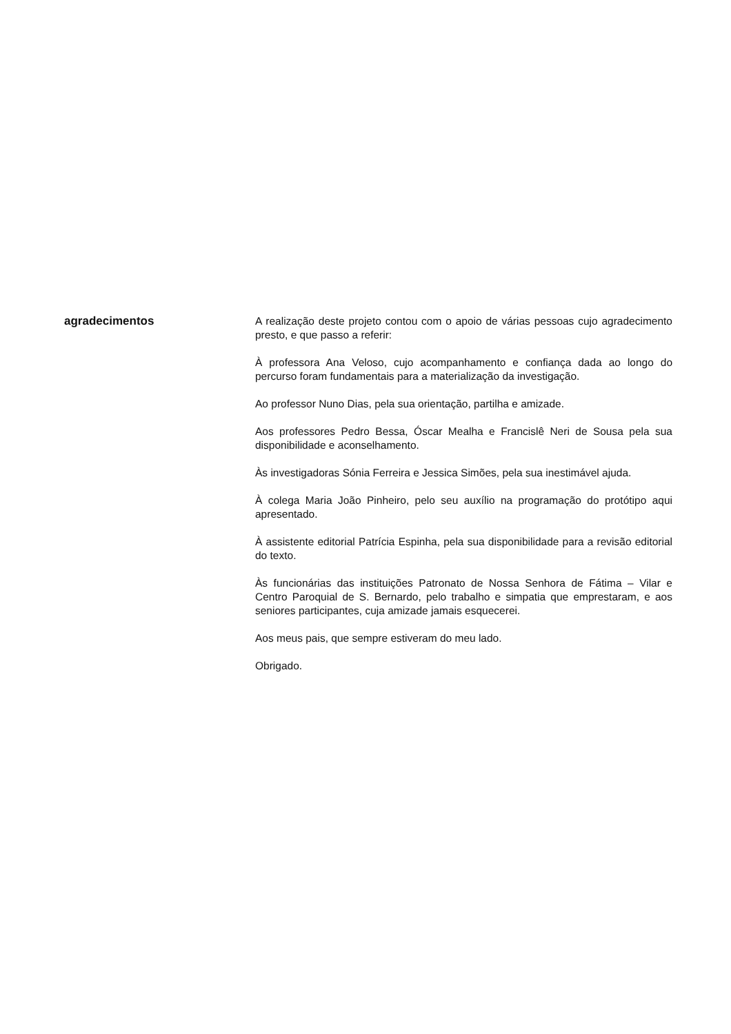agradecimentos
A realização deste projeto contou com o apoio de várias pessoas cujo agradecimento presto, e que passo a referir:
À professora Ana Veloso, cujo acompanhamento e confiança dada ao longo do percurso foram fundamentais para a materialização da investigação.
Ao professor Nuno Dias, pela sua orientação, partilha e amizade.
Aos professores Pedro Bessa, Óscar Mealha e Francislê Neri de Sousa pela sua disponibilidade e aconselhamento.
Às investigadoras Sónia Ferreira e Jessica Simões, pela sua inestimável ajuda.
À colega Maria João Pinheiro, pelo seu auxílio na programação do protótipo aqui apresentado.
À assistente editorial Patrícia Espinha, pela sua disponibilidade para a revisão editorial do texto.
Às funcionárias das instituições Patronato de Nossa Senhora de Fátima – Vilar e Centro Paroquial de S. Bernardo, pelo trabalho e simpatia que emprestaram, e aos seniores participantes, cuja amizade jamais esquecerei.
Aos meus pais, que sempre estiveram do meu lado.
Obrigado.